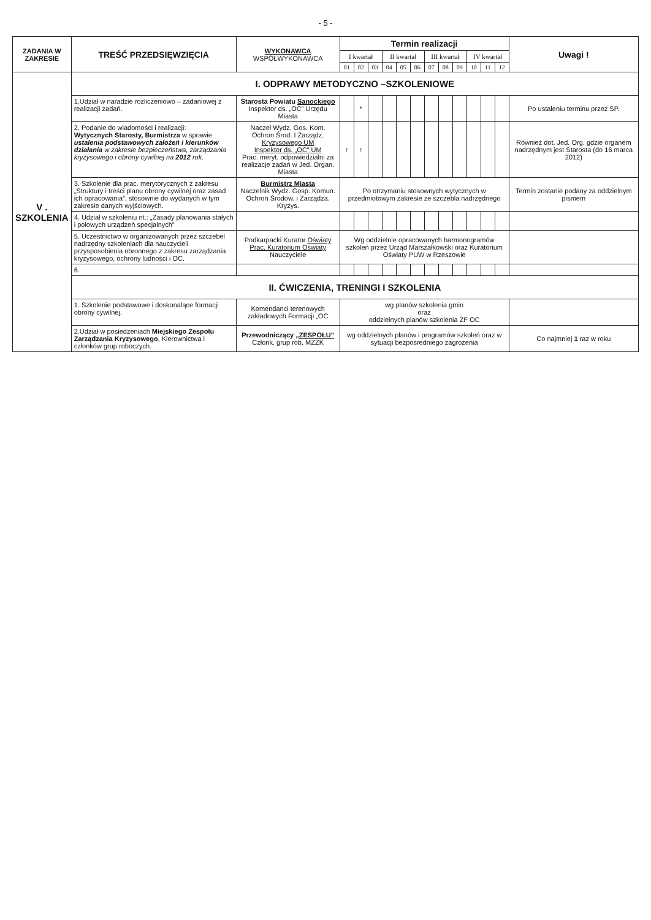- 5 -
| ZADANIA W ZAKRESIE | TREŚĆ PRZEDSIĘWZIĘCIA | WYKONAWCA WSPÓŁWYKONAWCA | Termin realizacji | | | | | | | | | | | | Uwagi ! |
| --- | --- | --- | --- | --- | --- | --- | --- | --- | --- | --- | --- | --- | --- | --- | --- |
| | | | I kwartał | | | II kwartał | | | III kwartał | | | IV kwartał | | | |
| | | | 01 | 02 | 03 | 04 | 05 | 06 | 07 | 08 | 09 | 10 | 11 | 12 | |
| V . SZKOLENIA | I. ODPRAWY METODYCZNO –SZKOLENIOWE | | | | | | | | | | | | | | |
| | 1.Udział w naradzie rozliczeniowo – zadaniowej z realizacji zadań. | Starosta Powiatu Sanockiego Inspektor ds. „OC” Urzędu Miasta | | * | | | | | | | | | | | Po ustaleniu terminu przez SP. |
| | 2. Podanie do wiadomości i realizacji: Wytycznych Starosty, Burmistrza w sprawie ustalenia podstawowych założeń i kierunków działania w zakresie bezpieczeństwa, zarządzania kryzysowego i obrony cywilnej na 2012 rok. | Naczel Wydz. Gos. Kom. Ochron Środ. I Zarządz. Kryzysowego UM Inspektor ds. „OC” UM Prac. meryt. odpowiedzialni za realizacje zadań w Jed. Organ. Miasta | ↑ | ↑ | | | | | | | | | | | Również dot. Jed. Org. gdzie organem nadrzędnym jest Starosta (do 16 marca 2012) |
| | 3. Szkolenie dla prac. merytorycznych z zakresu „Struktury i treści planu obrony cywilnej oraz zasad ich opracowania”, stosownie do wydanych w tym zakresie danych wyjściowych. | Burmistrz Miasta Naczelnik Wydz. Gosp. Komun. Ochron Środow. i Zarządza. Kryzys. | Po otrzymaniu stosownych wytycznych w przedmiotowym zakresie ze szczebla nadrzędnego | | | | | | | | | | | | Termin zostanie podany za oddzielnym pismem |
| | 4. Udział w szkoleniu nt.: „Zasady planowania stałych i polowych urządzeń specjalnych” | | | | | | | | | | | | | | |
| | 5. Uczestnictwo w organizowanych przez szczebel nadrzędny szkoleniach dla nauczycieli przysposobienia obronnego z zakresu zarządzania kryzysowego, ochrony ludności i OC. | Podkarpacki Kurator Oświaty Prac. Kuratorium Oświaty Nauczyciele | Wg oddzielnie opracowanych harmonogramów szkoleń przez Urząd Marszałkowski oraz Kuratorium Oświaty PUW w Rzeszowie | | | | | | | | | | | | |
| | 6. | | | | | | | | | | | | | | |
| | II. ĆWICZENIA, TRENINGI I SZKOLENIA | | | | | | | | | | | | | | |
| | 1. Szkolenie podstawowe i doskonalące formacji obrony cywilnej. | Komendanci terenowych zakładowych Formacji „OC | wg planów szkolenia gmin oraz oddzielnych planów szkolenia ZF OC | | | | | | | | | | | | |
| | 2.Udział w posiedzeniach Miejskiego Zespołu Zarządzania Kryzysowego , Kierownictwa i członków grup roboczych. | Przewodniczący „ZESPOŁU” Członk. grup rob. MZZK | wg oddzielnych planów i programów szkoleń oraz w sytuacji bezpośredniego zagrożenia | | | | | | | | | | | | Co najmniej 1 raz w roku |